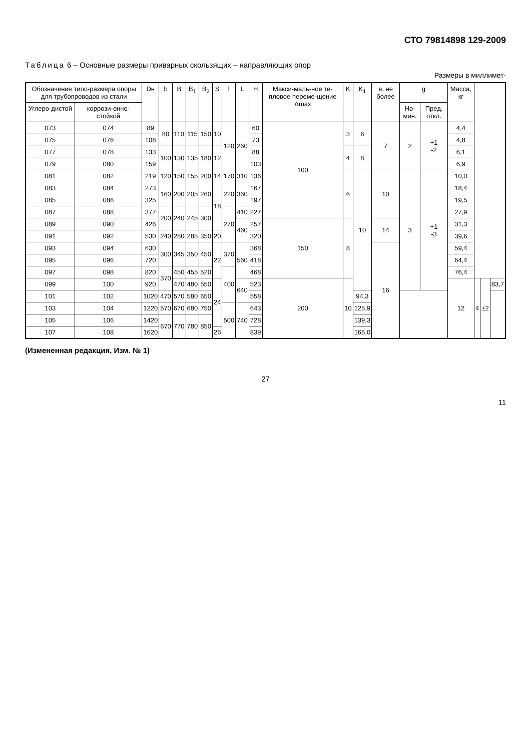СТО 79814898 129-2009
Таблица 6 – Основные размеры приварных скользящих – направляющих опор
Размеры в миллимет-
| Обозначение типо-размера опоры для трубопроводов из стали | | Dн | b | B | B<sub>1</sub> | B<sub>2</sub> | S | l | L | H | Макси-маль-ное те-пловое переме-щение Δmax | K | K<sub>1</sub> | e, не более | g | | Масса, кг | | | |
| --- | --- | --- | --- | --- | --- | --- | --- | --- | --- | --- | --- | --- | --- | --- | --- | --- | --- | --- | --- | --- |
| Углеро-дистой | коррози-онно-стойкой | | | | | | | | | | | | | | Но-мин. | Пред. откл. | | | | |
| 073 | 074 | 89 | 80 | 110 | 115 | 150 | 10 | 120 | 260 | 60 | 100 | 3 | 6 | 7 | 2 | +1 -2 | 4,4 | | | |
| 075 | 076 | 108 | | | | | | | | 73 | | | | | | | 4,8 | | | |
| 077 | 078 | 133 | 100 | 130 | 135 | 180 | 12 | | | 88 | | 4 | 8 | | | | 6,1 | | | |
| 079 | 080 | 159 | | | | | | | | 103 | | | | | | | 6,9 | | | |
| 081 | 082 | 219 | 120 | 150 | 155 | 200 | 14 | 170 | 310 | 136 | | 6 | 10 | 10 | 3 | +1 -3 | 10,0 | | | |
| 083 | 084 | 273 | 160 | 200 | 205 | 260 | 18 | 220 | 360 | 167 | | | | | | | 18,4 | | | |
| 085 | 086 | 325 | | | | | | | | 197 | | | | | | | 19,5 | | | |
| 087 | 088 | 377 | 200 | 240 | 245 | 300 | | 270 | 410 | 227 | | | | | | | 27,9 | | | |
| 089 | 090 | 426 | | | | | | | 460 | 257 | 150 | 8 | | 14 | | | 31,3 | | | |
| 091 | 092 | 530 | 240 | 280 | 285 | 350 | 20 | | | 320 | | | | | | | 39,6 | | | |
| 093 | 094 | 630 | 300 | 345 | 350 | 450 | 22 | 370 | 560 | 368 | | | | 16 | | | 59,4 | | | |
| 095 | 096 | 720 | | | | | | | | 418 | | | | | | | 64,4 | | | |
| 097 | 098 | 820 | 370 | 450 | 455 | 520 | | 400 | | 468 | | | | | | | 76,4 | | | |
| 099 | 100 | 920 | | 470 | 480 | 550 | 24 | | 640 | 523 | 200 | 10 | | | | | 12 | 4 | ±2 | 83,7 |
| 101 | 102 | 1020 | 470 | 570 | 580 | 650 | | | | 558 | | | 94,3 | | | | | | | |
| 103 | 104 | 1220 | 570 | 670 | 680 | 750 | | 500 | 740 | 643 | | | 125,9 | | | | | | | |
| 105 | 106 | 1420 | 670 | 770 | 780 | 850 | | | | 728 | | | 139,3 | | | | | | | |
| 107 | 108 | 1620 | | | | | 26 | | | 839 | | | 165,0 | | | | | | | |
(Измененная редакция, Изм. № 1)
27
11